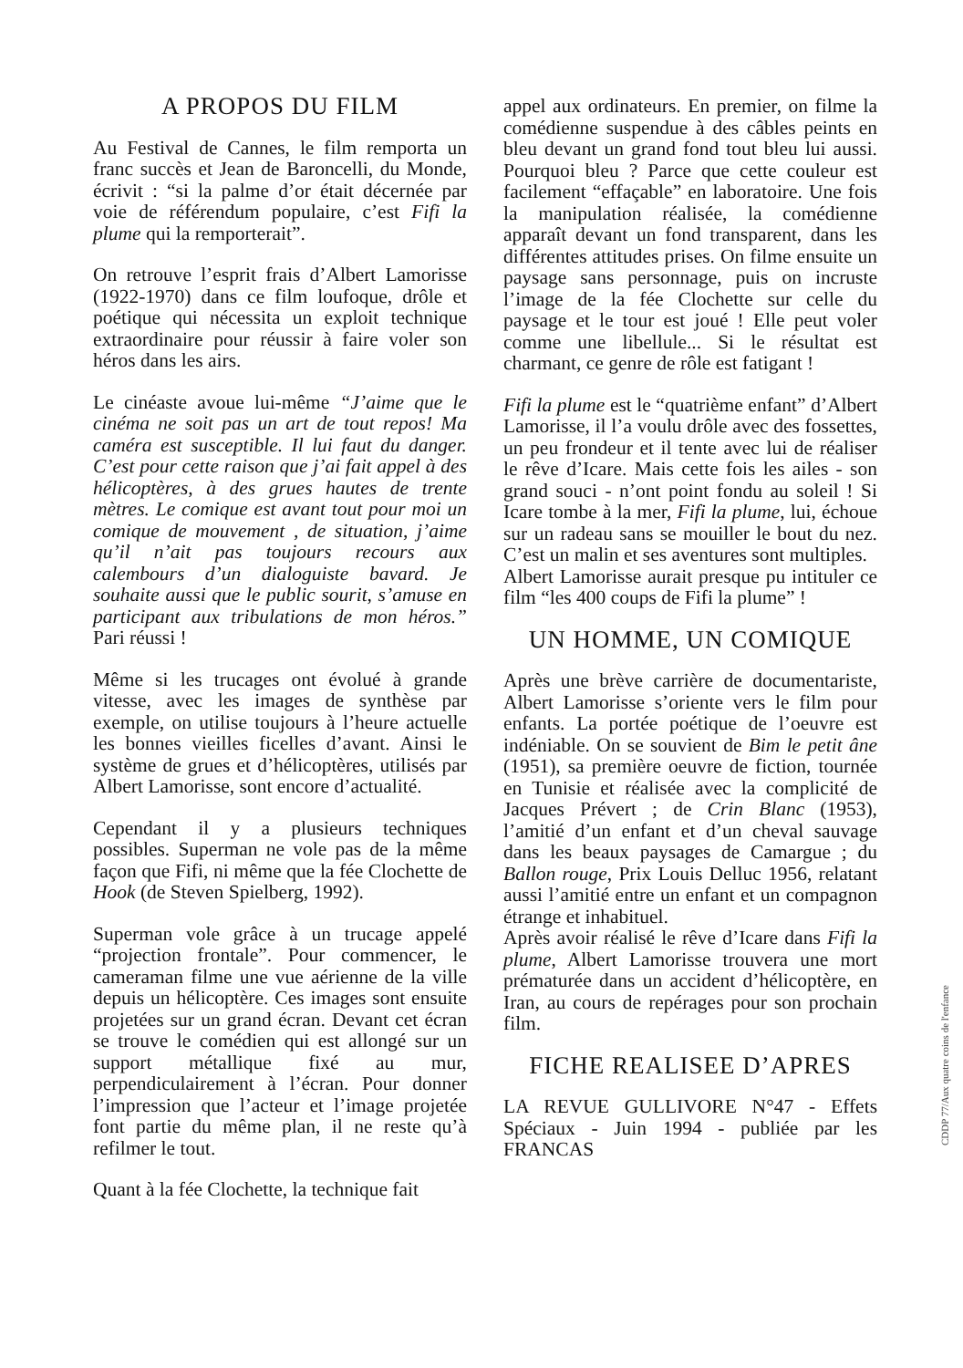A PROPOS DU FILM
Au Festival de Cannes, le film remporta un franc succès et Jean de Baroncelli, du Monde, écrivit : “si la palme d’or était décernée par voie de référendum populaire, c’est Fifi la plume qui la remporterait”.
On retrouve l’esprit frais d’Albert Lamorisse (1922-1970) dans ce film loufoque, drôle et poétique qui nécessita un exploit technique extraordinaire pour réussir à faire voler son héros dans les airs.
Le cinéaste avoue lui-même “J’aime que le cinéma ne soit pas un art de tout repos! Ma caméra est susceptible. Il lui faut du danger. C’est pour cette raison que j’ai fait appel à des hélicoptères, à des grues hautes de trente mètres. Le comique est avant tout pour moi un comique de mouvement , de situation, j’aime qu’il n’ait pas toujours recours aux calembours d’un dialoguiste bavard. Je souhaite aussi que le public sourit, s’amuse en participant aux tribulations de mon héros.” Pari réussi !
Même si les trucages ont évolué à grande vitesse, avec les images de synthèse par exemple, on utilise toujours à l’heure actuelle les bonnes vieilles ficelles d’avant. Ainsi le système de grues et d’hélicoptères, utilisés par Albert Lamorisse, sont encore d’actualité.
Cependant il y a plusieurs techniques possibles. Superman ne vole pas de la même façon que Fifi, ni même que la fée Clochette de Hook (de Steven Spielberg, 1992).
Superman vole grâce à un trucage appelé “projection frontale”. Pour commencer, le cameraman filme une vue aérienne de la ville depuis un hélicoptère. Ces images sont ensuite projetées sur un grand écran. Devant cet écran se trouve le comédien qui est allongé sur un support métallique fixé au mur, perpendiculairement à l’écran. Pour donner l’impression que l’acteur et l’image projetée font partie du même plan, il ne reste qu’à refilmer le tout.
Quant à la fée Clochette, la technique fait
appel aux ordinateurs. En premier, on filme la comédienne suspendue à des câbles peints en bleu devant un grand fond tout bleu lui aussi. Pourquoi bleu ? Parce que cette couleur est facilement “effaçable” en laboratoire. Une fois la manipulation réalisée, la comédienne apparaît devant un fond transparent, dans les différentes attitudes prises. On filme ensuite un paysage sans personnage, puis on incruste l’image de la fée Clochette sur celle du paysage et le tour est joué ! Elle peut voler comme une libellule... Si le résultat est charmant, ce genre de rôle est fatigant !
Fifi la plume est le “quatrième enfant” d’Albert Lamorisse, il l’a voulu drôle avec des fossettes, un peu frondeur et il tente avec lui de réaliser le rêve d’Icare. Mais cette fois les ailes - son grand souci - n’ont point fondu au soleil ! Si Icare tombe à la mer, Fifi la plume, lui, échoue sur un radeau sans se mouiller le bout du nez. C’est un malin et ses aventures sont multiples.
Albert Lamorisse aurait presque pu intituler ce film “les 400 coups de Fifi la plume” !
UN HOMME, UN COMIQUE
Après une brève carrière de documentariste, Albert Lamorisse s’oriente vers le film pour enfants. La portée poétique de l’oeuvre est indéniable. On se souvient de Bim le petit âne (1951), sa première oeuvre de fiction, tournée en Tunisie et réalisée avec la complicité de Jacques Prévert ; de Crin Blanc (1953), l’amitié d’un enfant et d’un cheval sauvage dans les beaux paysages de Camargue ; du Ballon rouge, Prix Louis Delluc 1956, relatant aussi l’amitié entre un enfant et un compagnon étrange et inhabituel.
Après avoir réalisé le rêve d’Icare dans Fifi la plume, Albert Lamorisse trouvera une mort prématurée dans un accident d’hélicoptère, en Iran, au cours de repérages pour son prochain film.
FICHE REALISEE D’APRES
LA REVUE GULLIVORE N°47 - Effets Spéciaux - Juin 1994 - publiée par les FRANCAS
CDDP 77/Aux quatre coins de l'enfance